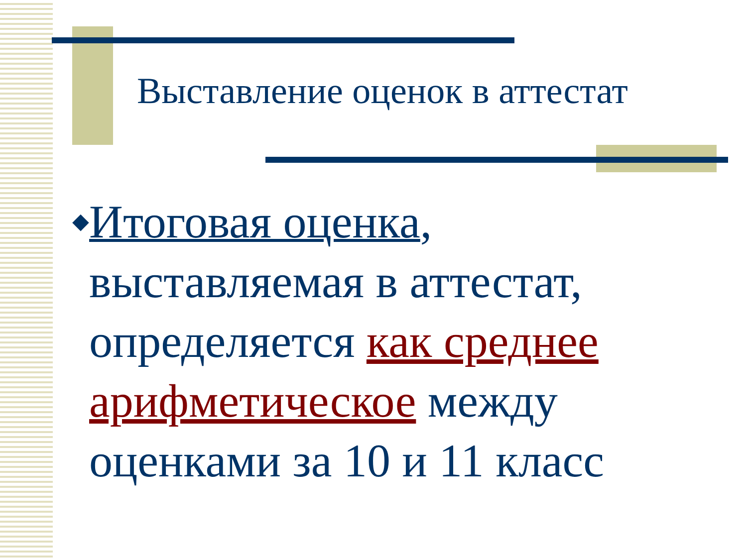Выставление оценок в аттестат
◆
Итоговая оценка, выставляемая в аттестат, определяется как среднее арифметическое между оценками за 10 и 11 класс